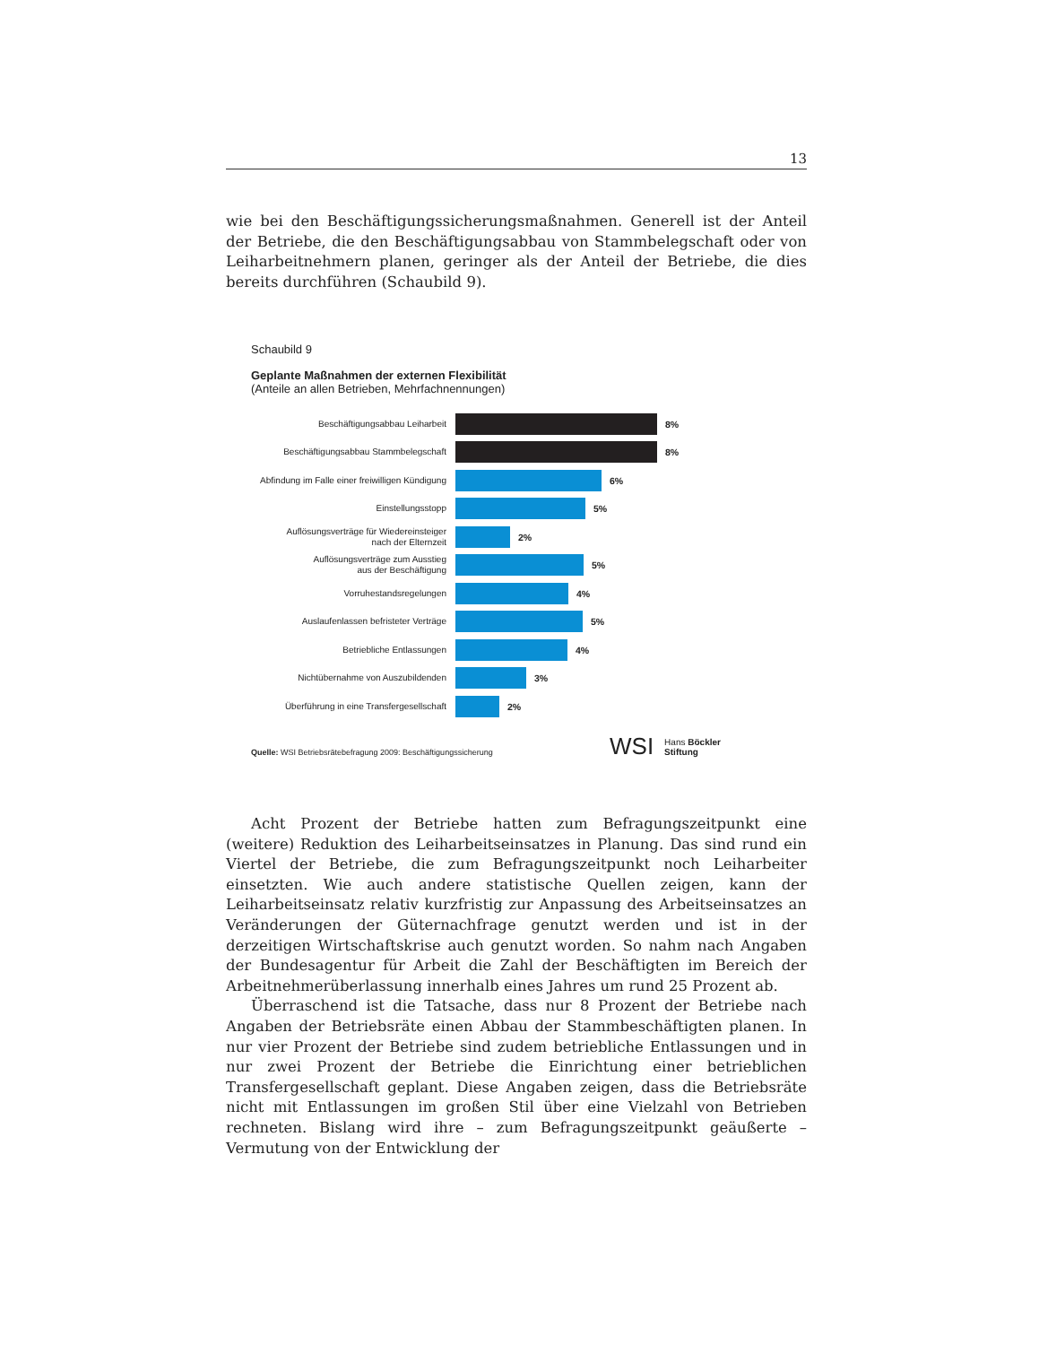13
wie bei den Beschäftigungssicherungsmaßnahmen. Generell ist der Anteil der Betriebe, die den Beschäftigungsabbau von Stammbelegschaft oder von Leiharbeitnehmern planen, geringer als der Anteil der Betriebe, die dies bereits durchführen (Schaubild 9).
Schaubild 9
Geplante Maßnahmen der externen Flexibilität
(Anteile an allen Betrieben, Mehrfachnennungen)
Beschäftigungsabbau Leiharbeit
8%
Beschäftigungsabbau Stammbelegschaft
8%
Abfindung im Falle einer freiwilligen Kündigung
6%
Einstellungsstopp
5%
Auflösungsverträge für Wiedereinsteiger
nach der Elternzeit
2%
Auflösungsverträge zum Ausstieg
aus der Beschäftigung
5%
Vorruhestandsregelungen
4%
Auslaufenlassen befristeter Verträge
5%
Betriebliche Entlassungen
4%
Nichtübernahme von Auszubildenden
3%
Überführung in eine Transfergesellschaft
2%
Quelle: WSI Betriebsrätebefragung 2009: Beschäftigungssicherung
WSI
Hans Böckler
Stiftung
Acht Prozent der Betriebe hatten zum Befragungszeitpunkt eine (weitere) Reduktion des Leiharbeitseinsatzes in Planung. Das sind rund ein Viertel der Betriebe, die zum Befragungszeitpunkt noch Leiharbeiter einsetzten. Wie auch andere statistische Quellen zeigen, kann der Leiharbeitseinsatz relativ kurzfristig zur Anpassung des Arbeitseinsatzes an Veränderungen der Güternachfrage genutzt werden und ist in der derzeitigen Wirtschaftskrise auch genutzt worden. So nahm nach Angaben der Bundesagentur für Arbeit die Zahl der Beschäftigten im Bereich der Arbeitnehmerüberlassung innerhalb eines Jahres um rund 25 Prozent ab.
Überraschend ist die Tatsache, dass nur 8 Prozent der Betriebe nach Angaben der Betriebsräte einen Abbau der Stammbeschäftigten planen. In nur vier Prozent der Betriebe sind zudem betriebliche Entlassungen und in nur zwei Prozent der Betriebe die Einrichtung einer betrieblichen Transfergesellschaft geplant. Diese Angaben zeigen, dass die Betriebsräte nicht mit Entlassungen im großen Stil über eine Vielzahl von Betrieben rechneten. Bislang wird ihre – zum Befragungszeitpunkt geäußerte – Vermutung von der Entwicklung der